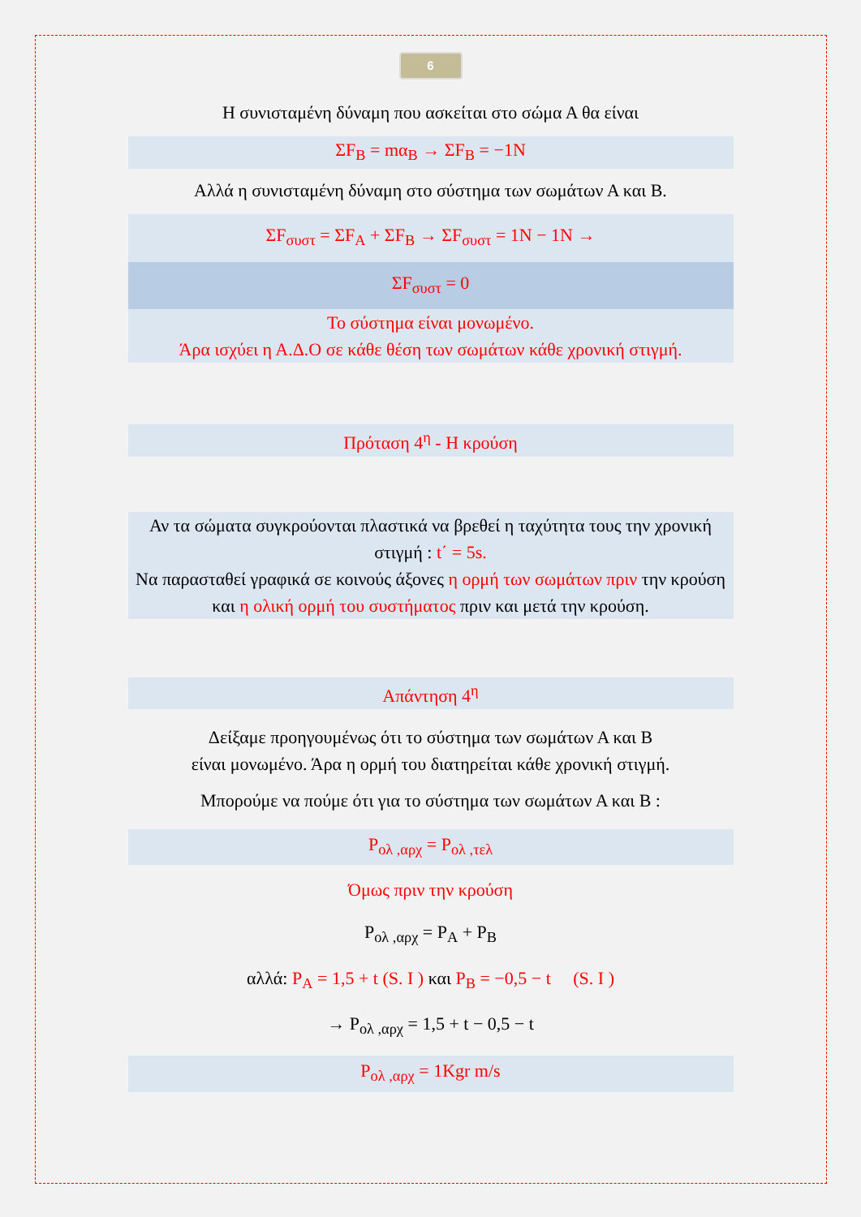6
Η συνισταμένη δύναμη που ασκείται στο σώμα Α θα είναι
ΣF<sub>B</sub> = mα<sub>B</sub> → ΣF<sub>B</sub> = −1N
Αλλά η συνισταμένη δύναμη στο σύστημα των σωμάτων Α και Β.
ΣF<sub>συστ</sub> = ΣF<sub>A</sub> + ΣF<sub>B</sub> → ΣF<sub>συστ</sub> = 1N − 1N →
ΣF<sub>συστ</sub> = 0
Το σύστημα είναι μονωμένο.
Άρα ισχύει η Α.Δ.Ο σε κάθε θέση των σωμάτων κάθε χρονική στιγμή.
Πρόταση 4<sup>η</sup> - Η κρούση
Αν τα σώματα συγκρούονται πλαστικά να βρεθεί η ταχύτητα τους την χρονική στιγμή : t΄ = 5s.
Να παρασταθεί γραφικά σε κοινούς άξονες η ορμή των σωμάτων πριν την κρούση και η ολική ορμή του συστήματος πριν και μετά την κρούση.
Απάντηση 4<sup>η</sup>
Δείξαμε προηγουμένως ότι το σύστημα των σωμάτων Α και Β
είναι μονωμένο. Άρα η ορμή του διατηρείται κάθε χρονική στιγμή.
Μπορούμε να πούμε ότι για το σύστημα των σωμάτων Α και Β :
P<sub>ολ ,αρχ</sub> = P<sub>ολ ,τελ</sub>
Όμως πριν την κρούση
P<sub>ολ ,αρχ</sub> = P<sub>A</sub> + P<sub>B</sub>
αλλά: P<sub>A</sub> = 1,5 + t (S. I ) και P<sub>B</sub> = −0,5 − t (S. I )
→ P<sub>ολ ,αρχ</sub> = 1,5 + t − 0,5 − t
P<sub>ολ ,αρχ</sub> = 1Kgr m/s